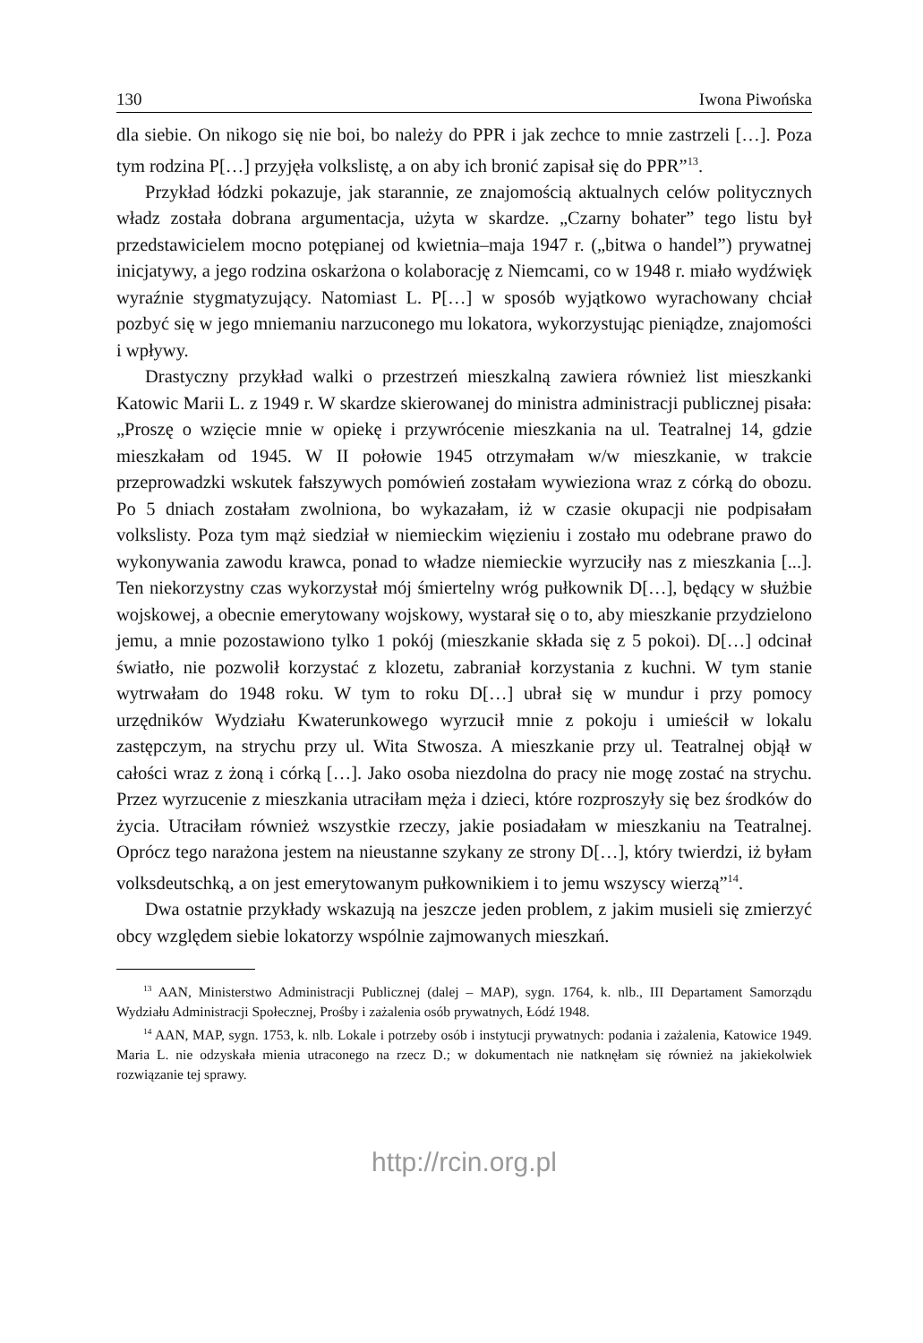130 Iwona Piwońska
dla siebie. On nikogo się nie boi, bo należy do PPR i jak zechce to mnie zastrzeli […]. Poza tym rodzina P[…] przyjęła volkslistę, a on aby ich bronić zapisał się do PPR”<sup>13</sup>.
Przykład łódzki pokazuje, jak starannie, ze znajomością aktualnych celów politycznych władz została dobrana argumentacja, użyta w skardze. „Czarny bohater” tego listu był przedstawicielem mocno potępianej od kwietnia–maja 1947 r. („bitwa o handel”) prywatnej inicjatywy, a jego rodzina oskarżona o kolaborację z Niemcami, co w 1948 r. miało wydźwięk wyraźnie stygmatyzujący. Natomiast L. P[…] w sposób wyjątkowo wyrachowany chciał pozbyć się w jego mniemaniu narzuconego mu lokatora, wykorzystując pieniądze, znajomości i wpływy.
Drastyczny przykład walki o przestrzeń mieszkalną zawiera również list mieszkanki Katowic Marii L. z 1949 r. W skardze skierowanej do ministra administracji publicznej pisała: „Proszę o wzięcie mnie w opiekę i przywrócenie mieszkania na ul. Teatralnej 14, gdzie mieszkałam od 1945. W II połowie 1945 otrzymałam w/w mieszkanie, w trakcie przeprowadzki wskutek fałszywych pomówień zostałam wywieziona wraz z córką do obozu. Po 5 dniach zostałam zwolniona, bo wykazałam, iż w czasie okupacji nie podpisałam volkslisty. Poza tym mąż siedział w niemieckim więzieniu i zostało mu odebrane prawo do wykonywania zawodu krawca, ponad to władze niemieckie wyrzuciły nas z mieszkania [...]. Ten niekorzystny czas wykorzystał mój śmiertelny wróg pułkownik D[…], będący w służbie wojskowej, a obecnie emerytowany wojskowy, wystarał się o to, aby mieszkanie przydzielono jemu, a mnie pozostawiono tylko 1 pokój (mieszkanie składa się z 5 pokoi). D[…] odcinał światło, nie pozwolił korzystać z klozetu, zabraniał korzystania z kuchni. W tym stanie wytrwałam do 1948 roku. W tym to roku D[…] ubrał się w mundur i przy pomocy urzędników Wydziału Kwaterunkowego wyrzucił mnie z pokoju i umieścił w lokalu zastępczym, na strychu przy ul. Wita Stwosza. A mieszkanie przy ul. Teatralnej objął w całości wraz z żoną i córką […]. Jako osoba niezdolna do pracy nie mogę zostać na strychu. Przez wyrzucenie z mieszkania utraciłam męża i dzieci, które rozproszyły się bez środków do życia. Utraciłam również wszystkie rzeczy, jakie posiadałam w mieszkaniu na Teatralnej. Oprócz tego narażona jestem na nieustanne szykany ze strony D[…], który twierdzi, iż byłam volksdeutschką, a on jest emerytowanym pułkownikiem i to jemu wszyscy wierzą”<sup>14</sup>.
Dwa ostatnie przykłady wskazują na jeszcze jeden problem, z jakim musieli się zmierzyć obcy względem siebie lokatorzy wspólnie zajmowanych mieszkań.
<sup>13</sup> AAN, Ministerstwo Administracji Publicznej (dalej – MAP), sygn. 1764, k. nlb., III Departament Samorządu Wydziału Administracji Społecznej, Prośby i zażalenia osób prywatnych, Łódź 1948.
<sup>14</sup> AAN, MAP, sygn. 1753, k. nlb. Lokale i potrzeby osób i instytucji prywatnych: podania i zażalenia, Katowice 1949. Maria L. nie odzyskała mienia utraconego na rzecz D.; w dokumentach nie natknęłam się również na jakiekolwiek rozwiązanie tej sprawy.
http://rcin.org.pl